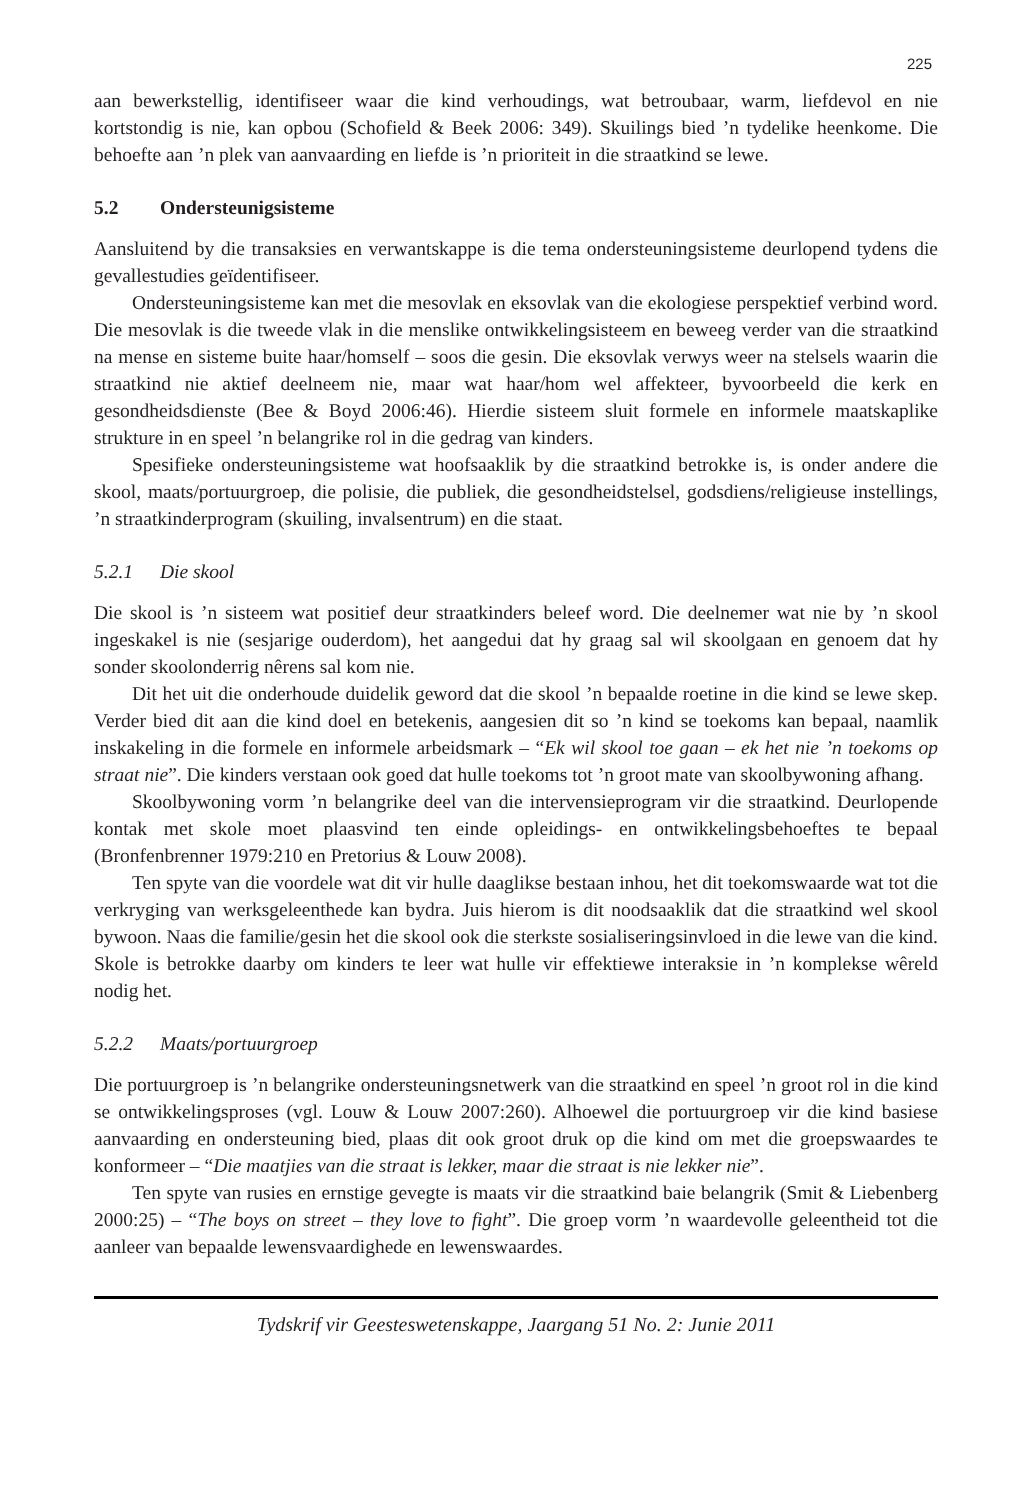225
aan bewerkstellig, identifiseer waar die kind verhoudings, wat betroubaar, warm, liefdevol en nie kortstondig is nie, kan opbou (Schofield & Beek 2006: 349). Skuilings bied ’n tydelike heenkome. Die behoefte aan ’n plek van aanvaarding en liefde is ’n prioriteit in die straatkind se lewe.
5.2 Ondersteunigsisteme
Aansluitend by die transaksies en verwantskappe is die tema ondersteuningsisteme deurlopend tydens die gevallestudies geïdentifiseer.
Ondersteuningsisteme kan met die mesovlak en eksovlak van die ekologiese perspektief verbind word. Die mesovlak is die tweede vlak in die menslike ontwikkelingsisteem en beweeg verder van die straatkind na mense en sisteme buite haar/homself – soos die gesin. Die eksovlak verwys weer na stelsels waarin die straatkind nie aktief deelneem nie, maar wat haar/hom wel affekteer, byvoorbeeld die kerk en gesondheidsdienste (Bee & Boyd 2006:46). Hierdie sisteem sluit formele en informele maatskaplike strukture in en speel ’n belangrike rol in die gedrag van kinders.
Spesifieke ondersteuningsisteme wat hoofsaaklik by die straatkind betrokke is, is onder andere die skool, maats/portuurgroep, die polisie, die publiek, die gesondheidstelsel, godsdiens/religieuse instellings, ’n straatkinderprogram (skuiling, invalsentrum) en die staat.
5.2.1 Die skool
Die skool is ’n sisteem wat positief deur straatkinders beleef word. Die deelnemer wat nie by ’n skool ingeskakel is nie (sesjarige ouderdom), het aangedui dat hy graag sal wil skoolgaan en genoem dat hy sonder skoolonderrig nêrens sal kom nie.
Dit het uit die onderhoude duidelik geword dat die skool ’n bepaalde roetine in die kind se lewe skep. Verder bied dit aan die kind doel en betekenis, aangesien dit so ’n kind se toekoms kan bepaal, naamlik inskakeling in die formele en informele arbeidsmark – “Ek wil skool toe gaan – ek het nie ’n toekoms op straat nie”. Die kinders verstaan ook goed dat hulle toekoms tot ’n groot mate van skoolbywoning afhang.
Skoolbywoning vorm ’n belangrike deel van die intervensieprogram vir die straatkind. Deurlopende kontak met skole moet plaasvind ten einde opleidings- en ontwikkelingsbehoeftes te bepaal (Bronfenbrenner 1979:210 en Pretorius & Louw 2008).
Ten spyte van die voordele wat dit vir hulle daaglikse bestaan inhou, het dit toekomswaarde wat tot die verkryging van werksgeleenthede kan bydra. Juis hierom is dit noodsaaklik dat die straatkind wel skool bywoon. Naas die familie/gesin het die skool ook die sterkste sosialiseringsinvloed in die lewe van die kind. Skole is betrokke daarby om kinders te leer wat hulle vir effektiewe interaksie in ’n komplekse wêreld nodig het.
5.2.2 Maats/portuurgroep
Die portuurgroep is ’n belangrike ondersteuningsnetwerk van die straatkind en speel ’n groot rol in die kind se ontwikkelingsproses (vgl. Louw & Louw 2007:260). Alhoewel die portuurgroep vir die kind basiese aanvaarding en ondersteuning bied, plaas dit ook groot druk op die kind om met die groepswaardes te konformeer – “Die maatjies van die straat is lekker, maar die straat is nie lekker nie”.
Ten spyte van rusies en ernstige gevegte is maats vir die straatkind baie belangrik (Smit & Liebenberg 2000:25) – “The boys on street – they love to fight”. Die groep vorm ’n waardevolle geleentheid tot die aanleer van bepaalde lewensvaardighede en lewenswaardes.
Tydskrif vir Geesteswetenskappe, Jaargang 51 No. 2: Junie 2011